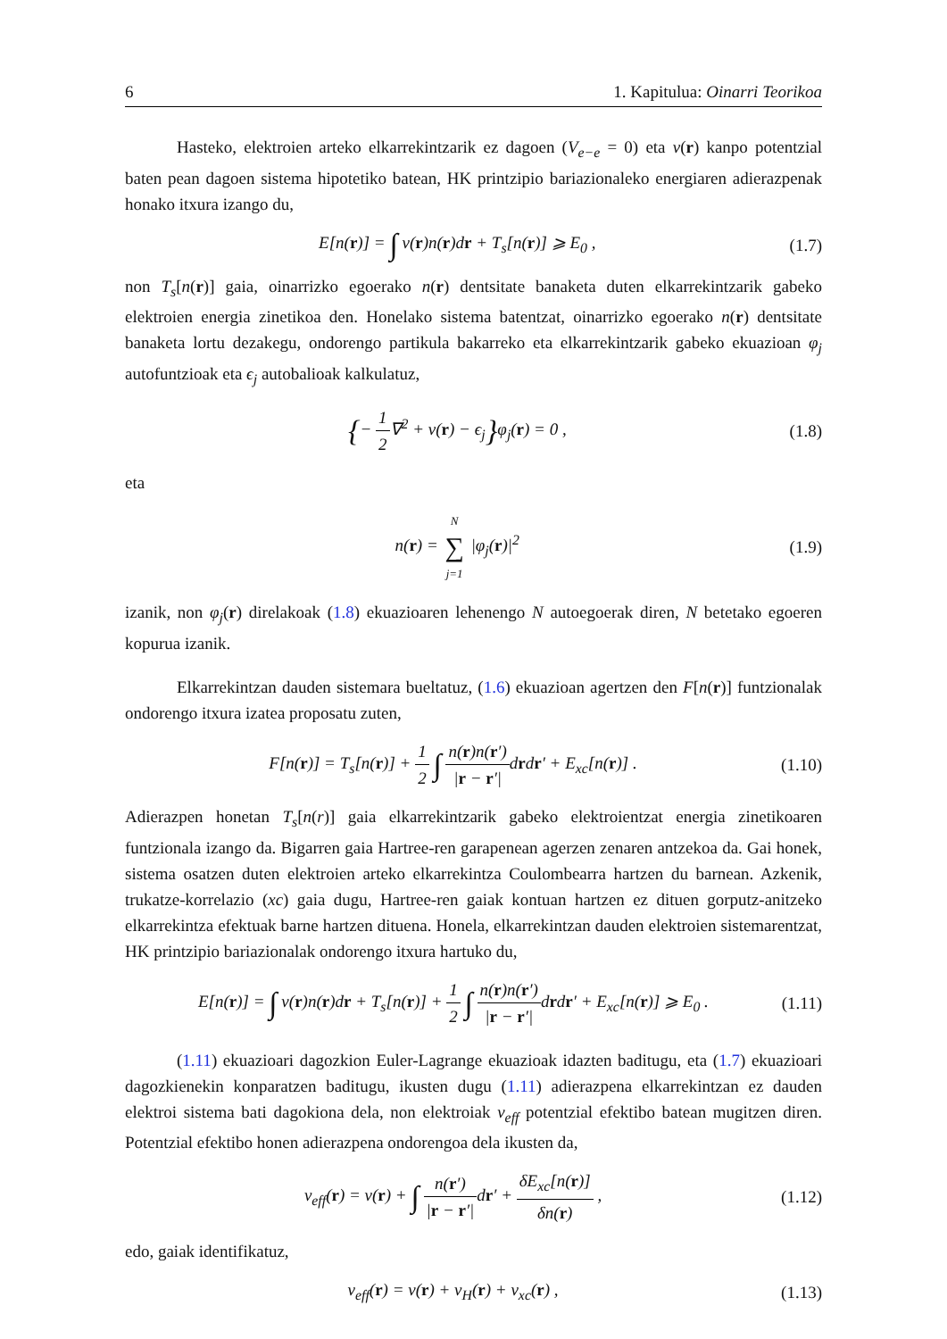6 1. Kapitulua: Oinarri Teorikoa
Hasteko, elektroien arteko elkarrekintzarik ez dagoen (V<sub>e−e</sub> = 0) eta v(r) kanpo potentzial baten pean dagoen sistema hipotetiko batean, HK printzipio bariazionaleko energiaren adierazpenak honako itxura izango du,
E[n(r)] = ∫ v(r)n(r)dr + T<sub>s</sub>[n(r)] ⩾ E<sub>0</sub> , (1.7)
non T<sub>s</sub>[n(r)] gaia, oinarrizko egoerako n(r) dentsitate banaketa duten elkarrekintzarik gabeko elektroien energia zinetikoa den. Honelako sistema batentzat, oinarrizko egoerako n(r) dentsitate banaketa lortu dezakegu, ondorengo partikula bakarreko eta elkarrekintzarik gabeko ekuazioan φ<sub>j</sub> autofuntzioak eta ϵ<sub>j</sub> autobalioak kalkulatuz,
{− 1 2∇<sup>2</sup> + v(r) − ϵ<sub>j</sub>}φ<sub>j</sub>(r) = 0 , (1.8)
eta
n(r) = N ∑ j=1 |φ<sub>j</sub>(r)|<sup>2</sup> (1.9)
izanik, non φ<sub>j</sub>(r) direlakoak (1.8) ekuazioaren lehenengo N autoegoerak diren, N betetako egoeren kopurua izanik.
Elkarrekintzan dauden sistemara bueltatuz, (1.6) ekuazioan agertzen den F[n(r)] funtzionalak ondorengo itxura izatea proposatu zuten,
F[n(r)] = T<sub>s</sub>[n(r)] + 1 2 ∫ n(r)n(r′) |r − r′|drdr′ + E<sub>xc</sub>[n(r)] . (1.10)
Adierazpen honetan T<sub>s</sub>[n(r)] gaia elkarrekintzarik gabeko elektroientzat energia zinetikoaren funtzionala izango da. Bigarren gaia Hartree-ren garapenean agerzen zenaren antzekoa da. Gai honek, sistema osatzen duten elektroien arteko elkarrekintza Coulombearra hartzen du barnean. Azkenik, trukatze-korrelazio (xc) gaia dugu, Hartree-ren gaiak kontuan hartzen ez dituen gorputz-anitzeko elkarrekintza efektuak barne hartzen dituena. Honela, elkarrekintzan dauden elektroien sistemarentzat, HK printzipio bariazionalak ondorengo itxura hartuko du,
E[n(r)] = ∫ v(r)n(r)dr + T<sub>s</sub>[n(r)] + 1 2 ∫ n(r)n(r′) |r − r′|drdr′ + E<sub>xc</sub>[n(r)] ⩾ E<sub>0</sub> . (1.11)
(1.11) ekuazioari dagozkion Euler-Lagrange ekuazioak idazten baditugu, eta (1.7) ekuazioari dagozkienekin konparatzen baditugu, ikusten dugu (1.11) adierazpena elkarrekintzan ez dauden elektroi sistema bati dagokiona dela, non elektroiak v<sub>eff</sub> potentzial efektibo batean mugitzen diren. Potentzial efektibo honen adierazpena ondorengoa dela ikusten da,
v<sub>eff</sub>(r) = v(r) + ∫ n(r′) |r − r′|dr′ + δE<sub>xc</sub>[n(r)] δn(r) , (1.12)
edo, gaiak identifikatuz,
v<sub>eff</sub>(r) = v(r) + v<sub>H</sub>(r) + v<sub>xc</sub>(r) , (1.13)